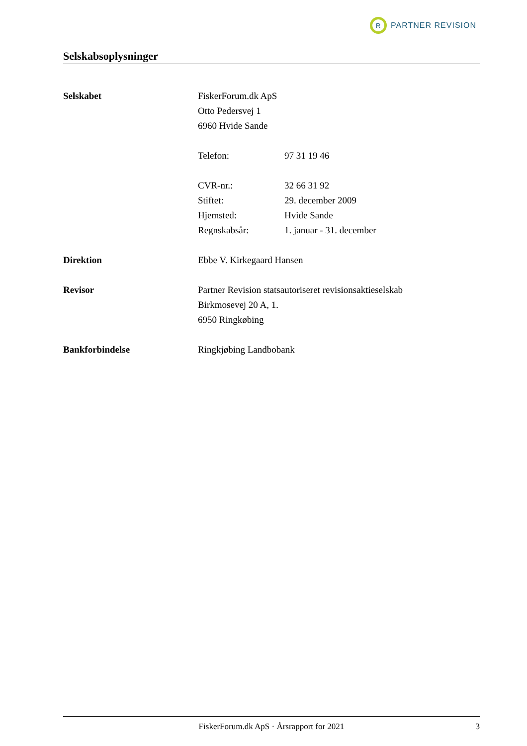R
PARTNER REVISION
Selskabsoplysninger
| Selskabet | FiskerForum.dk ApS | |
| | Otto Pedersvej 1 | |
| | 6960 Hvide Sande | |
| | Telefon: | 97 31 19 46 |
| | CVR-nr.: | 32 66 31 92 |
| | Stiftet: | 29. december 2009 |
| | Hjemsted: | Hvide Sande |
| | Regnskabsår: | 1. januar - 31. december |
| Direktion | Ebbe V. Kirkegaard Hansen | |
| Revisor | Partner Revision statsautoriseret revisionsaktieselskab | |
| | Birkmosevej 20 A, 1. | |
| | 6950 Ringkøbing | |
| Bankforbindelse | Ringkjøbing Landbobank | |
FiskerForum.dk ApS · Årsrapport for 2021 3